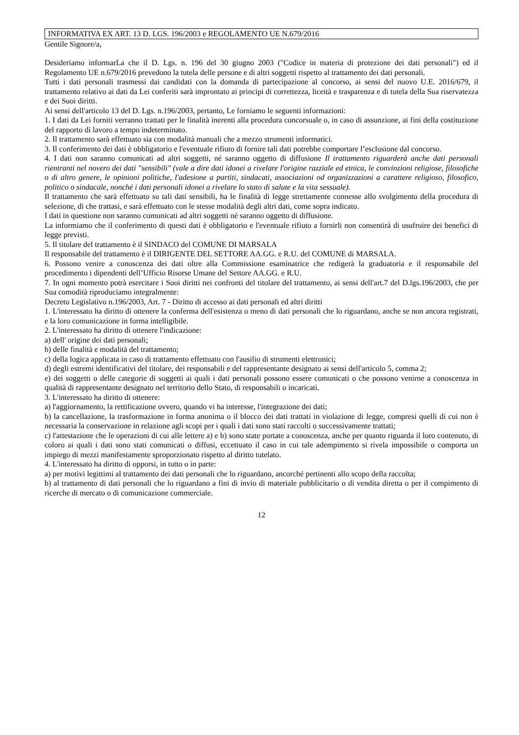INFORMATIVA EX ART. 13 D. LGS. 196/2003 e REGOLAMENTO UE N.679/2016
Gentile Signore/a,
Desideriamo informarLa che il D. Lgs. n. 196 del 30 giugno 2003 ("Codice in materia di protezione dei dati personali") ed il Regolamento UE n.679/2016 prevedono la tutela delle persone e di altri soggetti rispetto al trattamento dei dati personali.
Tutti i dati personali trasmessi dai candidati con la domanda di partecipazione al concorso, ai sensi del nuovo U.E. 2016/679, il trattamento relativo ai dati da Lei conferiti sarà improntato ai principi di correttezza, liceità e trasparenza e di tutela della Sua riservatezza e dei Suoi diritti.
Ai sensi dell'articolo 13 del D. Lgs. n.196/2003, pertanto, Le forniamo le seguenti informazioni:
1. I dati da Lei forniti verranno trattati per le finalità inerenti alla procedura concorsuale o, in caso di assunzione, ai fini della costituzione del rapporto di lavoro a tempo indeterminato.
2. Il trattamento sarà effettuato sia con modalità manuali che a mezzo strumenti informatici.
3. Il conferimento dei dati è obbligatorio e l'eventuale rifiuto di fornire tali dati potrebbe comportare l’esclusione dal concorso.
4. I dati non saranno comunicati ad altri soggetti, né saranno oggetto di diffusione Il trattamento riguarderà anche dati personali rientranti nel novero dei dati "sensibili" (vale a dire dati idonei a rivelare l'origine razziale ed etnica, le convinzioni religiose, filosofiche o di altro genere, le opinioni politiche, l'adesione a partiti, sindacati, associazioni od organizzazioni a carattere religioso, filosofico, politico o sindacale, nonché i dati personali idonei a rivelare lo stato di salute e la vita sessuale).
Il trattamento che sarà effettuato su tali dati sensibili, ha le finalità di legge strettamente connesse allo svolgimento della procedura di selezione, di che trattasi, e sarà effettuato con le stesse modalità degli altri dati, come sopra indicato.
I dati in questione non saranno comunicati ad altri soggetti né saranno oggetto di diffusione.
La informiamo che il conferimento di questi dati è obbligatorio e l'eventuale rifiuto a fornirli non consentirà di usufruire dei benefici di legge previsti.
5. Il titolare del trattamento è il SINDACO del COMUNE DI MARSALA
Il responsabile del trattamento è il DIRIGENTE DEL SETTORE AA.GG. e R.U. del COMUNE di MARSALA.
6. Possono venire a conoscenza dei dati oltre alla Commissione esaminatrice che redigerà la graduatoria e il responsabile del procedimento i dipendenti dell’Ufficio Risorse Umane del Settore AA.GG. e R.U.
7. In ogni momento potrà esercitare i Suoi diritti nei confronti del titolare del trattamento, ai sensi dell'art.7 del D.lgs.196/2003, che per Sua comodità riproduciamo integralmente:
Decreto Legislativo n.196/2003, Art. 7 - Diritto di accesso ai dati personali ed altri diritti
1. L'interessato ha diritto di ottenere la conferma dell'esistenza o meno di dati personali che lo riguardano, anche se non ancora registrati, e la loro comunicazione in forma intelligibile.
2. L'interessato ha diritto di ottenere l'indicazione:
a) dell' origine dei dati personali;
b) delle finalità e modalità del trattamento;
c) della logica applicata in caso di trattamento effettuato con l'ausilio di strumenti elettronici;
d) degli estremi identificativi del titolare, dei responsabili e del rappresentante designato ai sensi dell'articolo 5, comma 2;
e) dei soggetti o delle categorie di soggetti ai quali i dati personali possono essere comunicati o che possono venirne a conoscenza in qualità di rappresentante designato nel territorio dello Stato, di responsabili o incaricati.
3. L'interessato ha diritto di ottenere:
a) l'aggiornamento, la rettificazione ovvero, quando vi ha interesse, l'integrazione dei dati;
b) la cancellazione, la trasformazione in forma anonima o il blocco dei dati trattati in violazione di legge, compresi quelli di cui non è necessaria la conservazione in relazione agli scopi per i quali i dati sono stati raccolti o successivamente trattati;
c) l'attestazione che le operazioni di cui alle lettere a) e b) sono state portate a conoscenza, anche per quanto riguarda il loro contenuto, di coloro ai quali i dati sono stati comunicati o diffusi, eccettuato il caso in cui tale adempimento si rivela impossibile o comporta un impiego di mezzi manifestamente sproporzionato rispetto al diritto tutelato.
4. L'interessato ha diritto di opporsi, in tutto o in parte:
a) per motivi legittimi al trattamento dei dati personali che lo riguardano, ancorché pertinenti allo scopo della raccolta;
b) al trattamento di dati personali che lo riguardano a fini di invio di materiale pubblicitario o di vendita diretta o per il compimento di ricerche di mercato o di comunicazione commerciale.
12